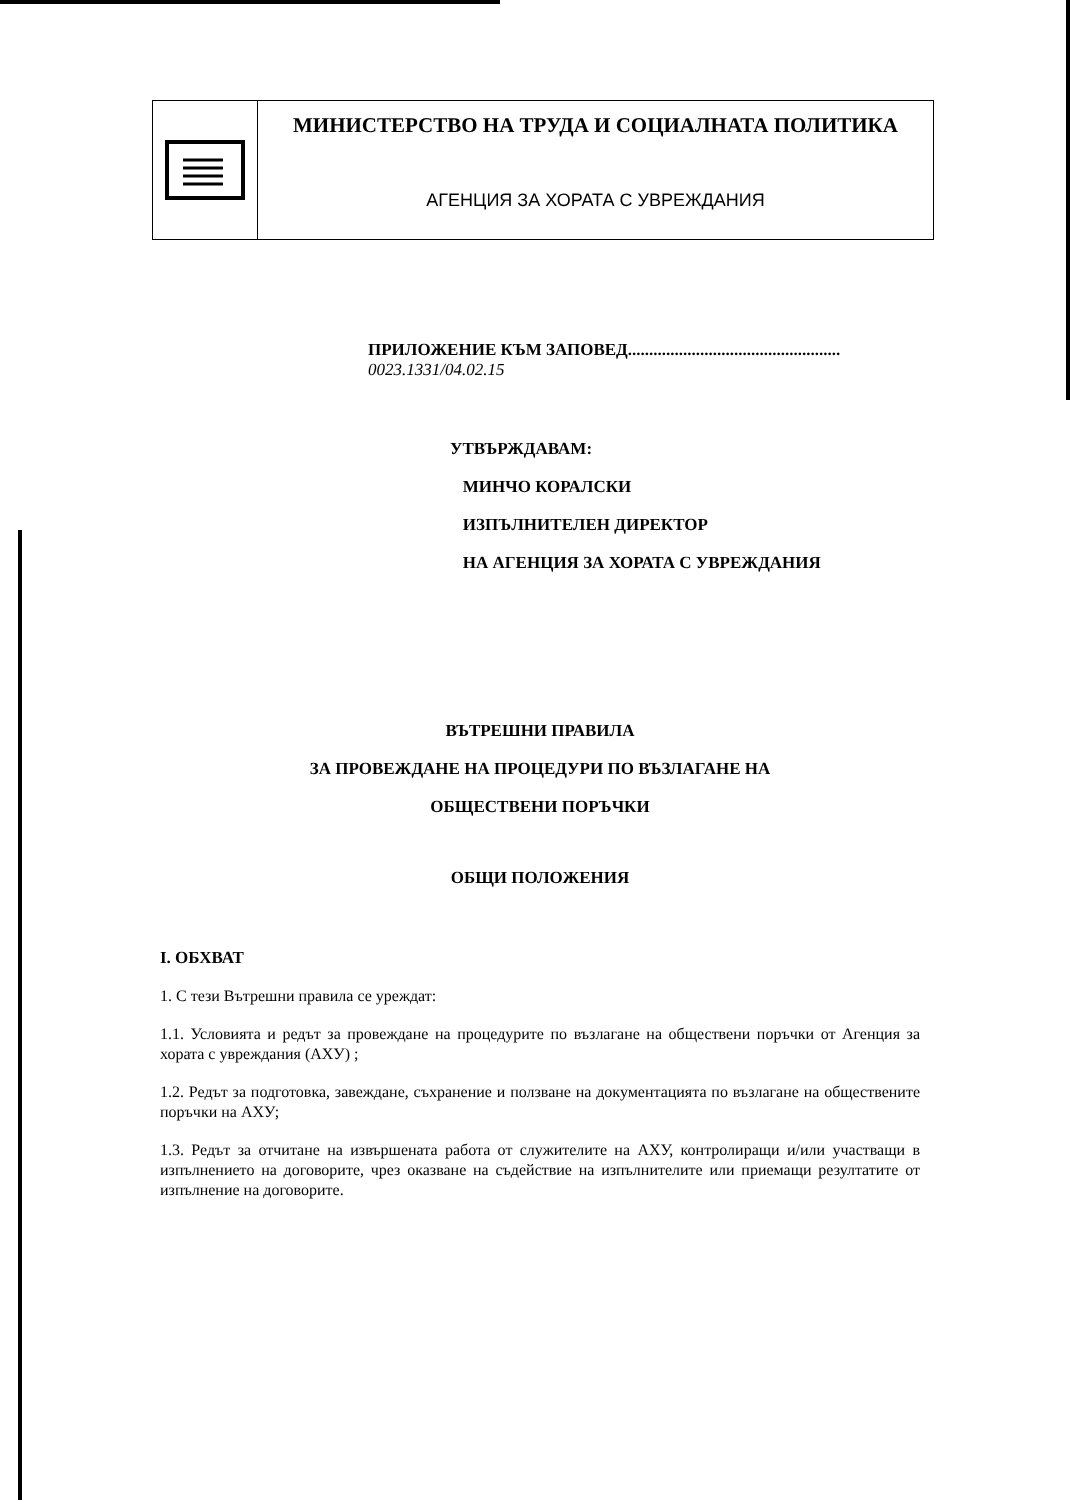МИНИСТЕРСТВО НА ТРУДА И СОЦИАЛНАТА ПОЛИТИКА
АГЕНЦИЯ ЗА ХОРАТА С УВРЕЖДАНИЯ
ПРИЛОЖЕНИЕ КЪМ ЗАПОВЕД.................................................. 0023.1331/04.02.15
УТВЪРЖДАВАМ:
МИНЧО КОРАЛСКИ
ИЗПЪЛНИТЕЛЕН ДИРЕКТОР
НА АГЕНЦИЯ ЗА ХОРАТА С УВРЕЖДАНИЯ
ВЪТРЕШНИ ПРАВИЛА
ЗА ПРОВЕЖДАНЕ НА ПРОЦЕДУРИ ПО ВЪЗЛАГАНЕ НА
ОБЩЕСТВЕНИ ПОРЪЧКИ
ОБЩИ ПОЛОЖЕНИЯ
I. ОБХВАТ
1. С тези Вътрешни правила се уреждат:
1.1. Условията и редът за провеждане на процедурите по възлагане на обществени поръчки от Агенция за хората с увреждания (АХУ) ;
1.2. Редът за подготовка, завеждане, съхранение и ползване на документацията по възлагане на обществените поръчки на АХУ;
1.3. Редът за отчитане на извършената работа от служителите на АХУ, контролиращи и/или участващи в изпълнението на договорите, чрез оказване на съдействие на изпълнителите или приемащи резултатите от изпълнение на договорите.